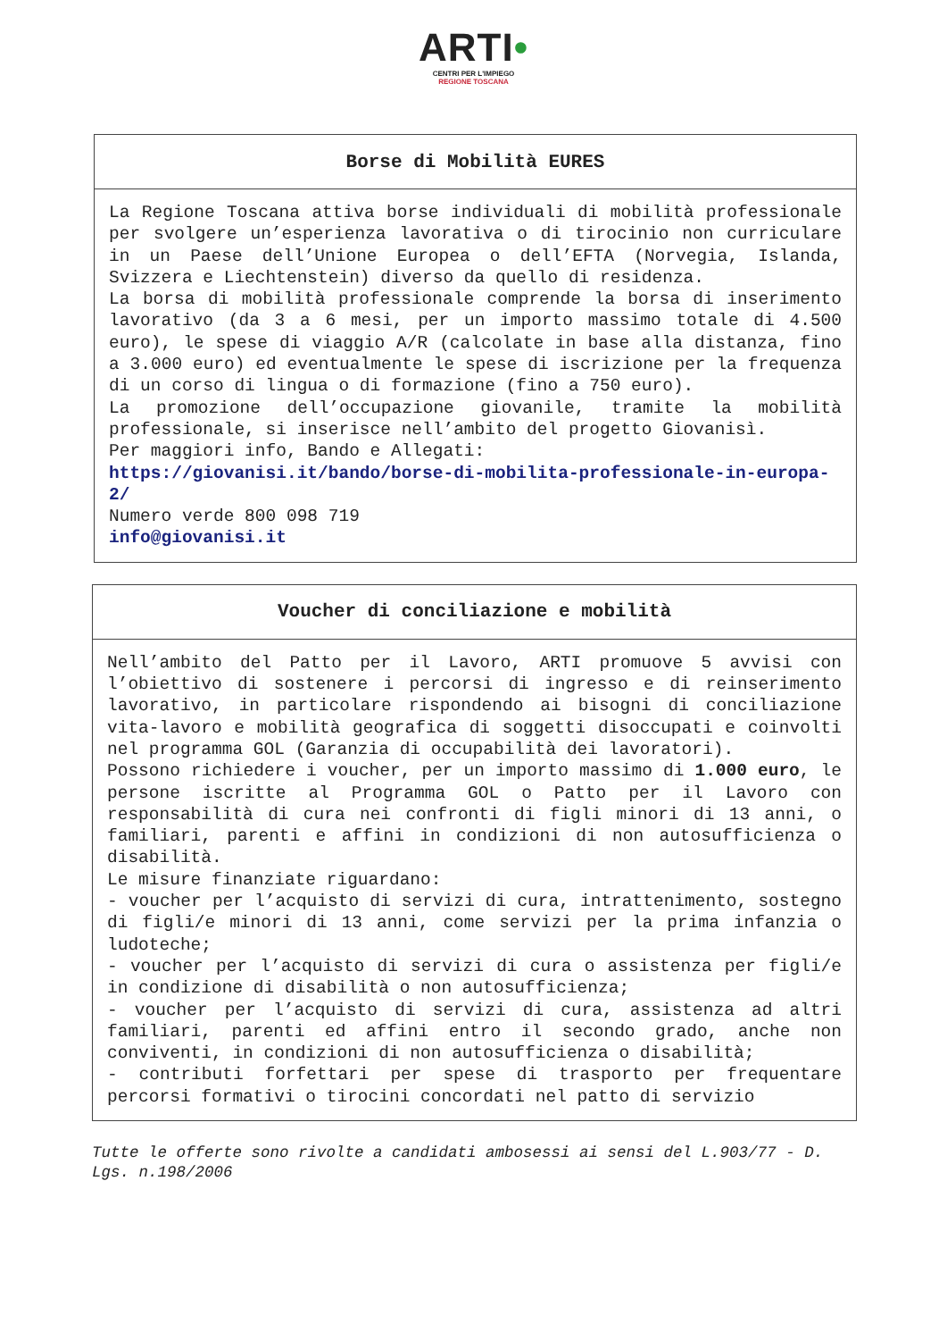ARTI•
CENTRI PER L'IMPIEGO
REGIONE TOSCANA
| Borse di Mobilità EURES |
| --- |
| La Regione Toscana attiva borse individuali di mobilità professionale per svolgere un’esperienza lavorativa o di tirocinio non curriculare in un Paese dell’Unione Europea o dell’EFTA (Norvegia, Islanda, Svizzera e Liechtenstein) diverso da quello di residenza. La borsa di mobilità professionale comprende la borsa di inserimento lavorativo (da 3 a 6 mesi, per un importo massimo totale di 4.500 euro), le spese di viaggio A/R (calcolate in base alla distanza, fino a 3.000 euro) ed eventualmente le spese di iscrizione per la frequenza di un corso di lingua o di formazione (fino a 750 euro). La promozione dell’occupazione giovanile, tramite la mobilità professionale, si inserisce nell’ambito del progetto Giovanisì. Per maggiori info, Bando e Allegati: https://giovanisi.it/bando/borse-di-mobilita-professionale-in-europa-2/ Numero verde 800 098 719 info@giovanisi.it |
| Voucher di conciliazione e mobilità |
| --- |
| Nell’ambito del Patto per il Lavoro, ARTI promuove 5 avvisi con l’obiettivo di sostenere i percorsi di ingresso e di reinserimento lavorativo, in particolare rispondendo ai bisogni di conciliazione vita-lavoro e mobilità geografica di soggetti disoccupati e coinvolti nel programma GOL (Garanzia di occupabilità dei lavoratori). Possono richiedere i voucher, per un importo massimo di 1.000 euro , le persone iscritte al Programma GOL o Patto per il Lavoro con responsabilità di cura nei confronti di figli minori di 13 anni, o familiari, parenti e affini in condizioni di non autosufficienza o disabilità. Le misure finanziate riguardano: - voucher per l’acquisto di servizi di cura, intrattenimento, sostegno di figli/e minori di 13 anni, come servizi per la prima infanzia o ludoteche; - voucher per l’acquisto di servizi di cura o assistenza per figli/e in condizione di disabilità o non autosufficienza; - voucher per l’acquisto di servizi di cura, assistenza ad altri familiari, parenti ed affini entro il secondo grado, anche non conviventi, in condizioni di non autosufficienza o disabilità; - contributi forfettari per spese di trasporto per frequentare percorsi formativi o tirocini concordati nel patto di servizio |
Tutte le offerte sono rivolte a candidati ambosessi ai sensi del L.903/77 - D. Lgs. n.198/2006